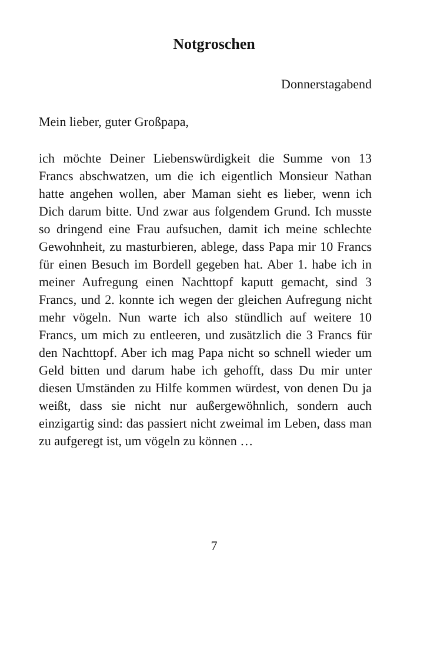Notgroschen
Donnerstagabend
Mein lieber, guter Großpapa,
ich möchte Deiner Liebenswürdigkeit die Summe von 13 Francs abschwatzen, um die ich eigentlich Monsieur Nathan hatte angehen wollen, aber Maman sieht es lieber, wenn ich Dich darum bitte. Und zwar aus folgendem Grund. Ich musste so dringend eine Frau aufsuchen, damit ich meine schlechte Gewohnheit, zu masturbieren, ablege, dass Papa mir 10 Francs für einen Besuch im Bordell gegeben hat. Aber 1. habe ich in meiner Aufregung einen Nachttopf kaputt gemacht, sind 3 Francs, und 2. konnte ich wegen der gleichen Aufregung nicht mehr vögeln. Nun warte ich also stündlich auf weitere 10 Francs, um mich zu entleeren, und zusätzlich die 3 Francs für den Nachttopf. Aber ich mag Papa nicht so schnell wieder um Geld bitten und darum habe ich gehofft, dass Du mir unter diesen Umständen zu Hilfe kommen würdest, von denen Du ja weißt, dass sie nicht nur außergewöhnlich, sondern auch einzigartig sind: das passiert nicht zweimal im Leben, dass man zu aufgeregt ist, um vögeln zu können …
7